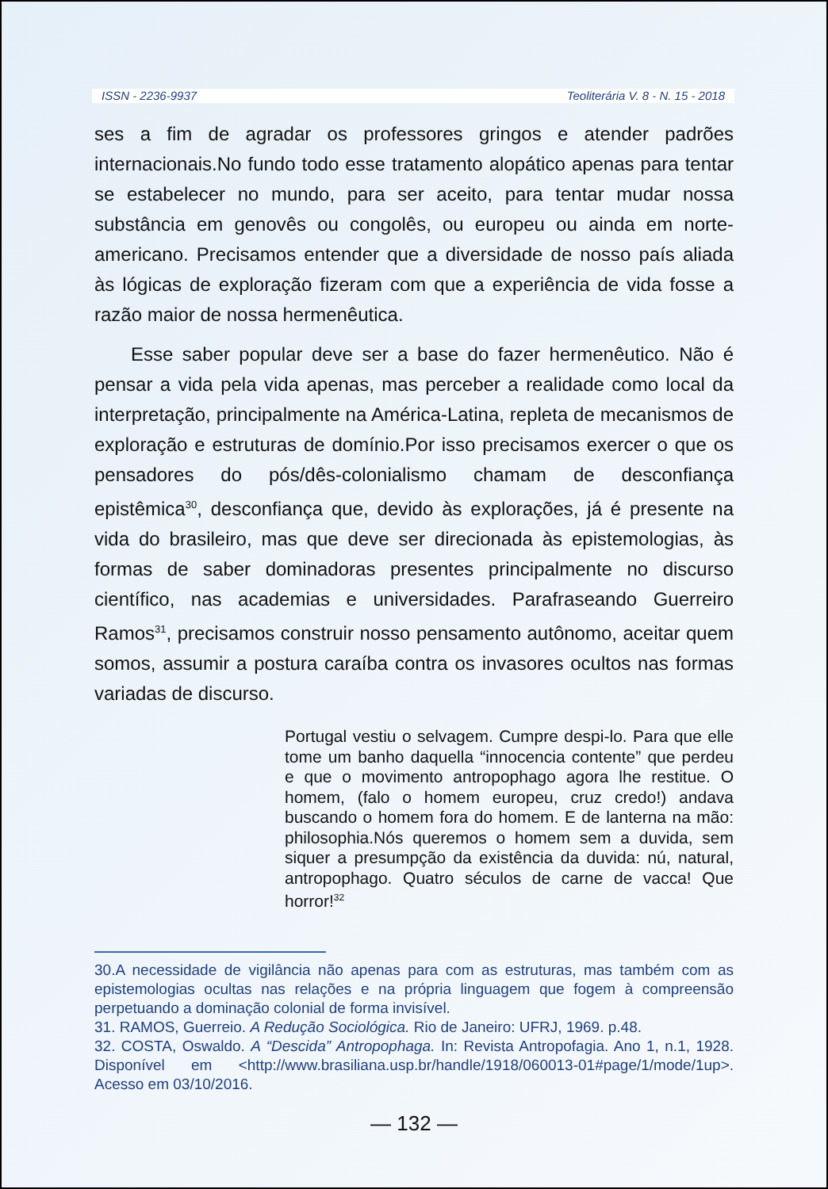ISSN - 2236-9937 Teoliterária V. 8 - N. 15 - 2018
ses a fim de agradar os professores gringos e atender padrões internacionais.No fundo todo esse tratamento alopático apenas para tentar se estabelecer no mundo, para ser aceito, para tentar mudar nossa substância em genovês ou congolês, ou europeu ou ainda em norte-americano. Precisamos entender que a diversidade de nosso país aliada às lógicas de exploração fizeram com que a experiência de vida fosse a razão maior de nossa hermenêutica.
Esse saber popular deve ser a base do fazer hermenêutico. Não é pensar a vida pela vida apenas, mas perceber a realidade como local da interpretação, principalmente na América-Latina, repleta de mecanismos de exploração e estruturas de domínio.Por isso precisamos exercer o que os pensadores do pós/dês-colonialismo chamam de desconfiança epistêmica<sup>30</sup>, desconfiança que, devido às explorações, já é presente na vida do brasileiro, mas que deve ser direcionada às epistemologias, às formas de saber dominadoras presentes principalmente no discurso científico, nas academias e universidades. Parafraseando Guerreiro Ramos<sup>31</sup>, precisamos construir nosso pensamento autônomo, aceitar quem somos, assumir a postura caraíba contra os invasores ocultos nas formas variadas de discurso.
Portugal vestiu o selvagem. Cumpre despi-lo. Para que elle tome um banho daquella “innocencia contente” que perdeu e que o movimento antropophago agora lhe restitue. O homem, (falo o homem europeu, cruz credo!) andava buscando o homem fora do homem. E de lanterna na mão: philosophia.Nós queremos o homem sem a duvida, sem siquer a presumpção da existência da duvida: nú, natural, antropophago. Quatro séculos de carne de vacca! Que horror!<sup>32</sup>
30.A necessidade de vigilância não apenas para com as estruturas, mas também com as epistemologias ocultas nas relações e na própria linguagem que fogem à compreensão perpetuando a dominação colonial de forma invisível.
31. RAMOS, Guerreio. A Redução Sociológica. Rio de Janeiro: UFRJ, 1969. p.48.
32. COSTA, Oswaldo. A “Descida” Antropophaga. In: Revista Antropofagia. Ano 1, n.1, 1928. Disponível em <http://www.brasiliana.usp.br/handle/1918/060013-01#page/1/mode/1up>. Acesso em 03/10/2016.
— 132 —